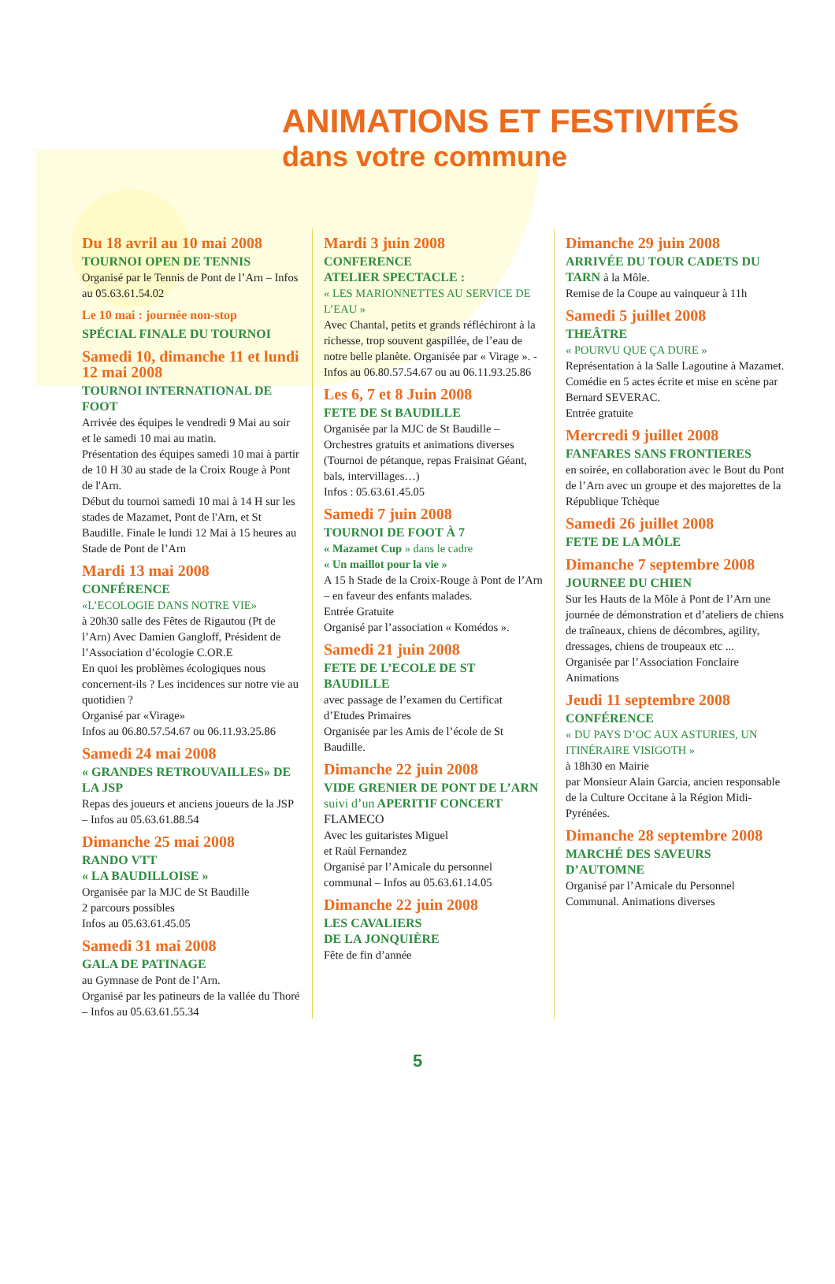ANIMATIONS ET FESTIVITÉS
dans votre commune
Du 18 avril au 10 mai 2008
TOURNOI OPEN DE TENNIS
Organisé par le Tennis de Pont de l’Arn – Infos au 05.63.61.54.02
Le 10 mai : journée non-stop
SPÉCIAL FINALE DU TOURNOI
Samedi 10, dimanche 11 et lundi 12 mai 2008
TOURNOI INTERNATIONAL DE FOOT
Arrivée des équipes le vendredi 9 Mai au soir et le samedi 10 mai au matin.
Présentation des équipes samedi 10 mai à partir de 10 H 30 au stade de la Croix Rouge à Pont de l'Arn.
Début du tournoi samedi 10 mai à 14 H sur les stades de Mazamet, Pont de l'Arn, et St Baudille. Finale le lundi 12 Mai à 15 heures au Stade de Pont de l’Arn
Mardi 13 mai 2008
CONFÉRENCE
«L’ECOLOGIE DANS NOTRE VIE»
à 20h30 salle des Fêtes de Rigautou (Pt de l’Arn) Avec Damien Gangloff, Président de l’Association d’écologie C.OR.E
En quoi les problèmes écologiques nous concernent-ils ? Les incidences sur notre vie au quotidien ?
Organisé par «Virage»
Infos au 06.80.57.54.67 ou 06.11.93.25.86
Samedi 24 mai 2008
« GRANDES RETROUVAILLES» DE LA JSP
Repas des joueurs et anciens joueurs de la JSP – Infos au 05.63.61.88.54
Dimanche 25 mai 2008
RANDO VTT
« LA BAUDILLOISE »
Organisée par la MJC de St Baudille
2 parcours possibles
Infos au 05.63.61.45.05
Samedi 31 mai 2008
GALA DE PATINAGE
au Gymnase de Pont de l’Arn.
Organisé par les patineurs de la vallée du Thoré – Infos au 05.63.61.55.34
Mardi 3 juin 2008
CONFERENCE
ATELIER SPECTACLE :
« LES MARIONNETTES AU SERVICE DE L’EAU »
Avec Chantal, petits et grands réfléchiront à la richesse, trop souvent gaspillée, de l’eau de notre belle planète. Organisée par « Virage ». - Infos au 06.80.57.54.67 ou au 06.11.93.25.86
Les 6, 7 et 8 Juin 2008
FETE DE St BAUDILLE
Organisée par la MJC de St Baudille – Orchestres gratuits et animations diverses (Tournoi de pétanque, repas Fraisinat Géant, bals, intervillages…)
Infos : 05.63.61.45.05
Samedi 7 juin 2008
TOURNOI DE FOOT À 7
« Mazamet Cup » dans le cadre
« Un maillot pour la vie »
A 15 h Stade de la Croix-Rouge à Pont de l’Arn – en faveur des enfants malades.
Entrée Gratuite
Organisé par l’association « Komédos ».
Samedi 21 juin 2008
FETE DE L’ECOLE DE ST BAUDILLE
avec passage de l’examen du Certificat d’Etudes Primaires
Organisée par les Amis de l’école de St Baudille.
Dimanche 22 juin 2008
VIDE GRENIER DE PONT DE L’ARN suivi d’un APERITIF CONCERT FLAMECO
Avec les guitaristes Miguel
et Raùl Fernandez
Organisé par l’Amicale du personnel communal – Infos au 05.63.61.14.05
Dimanche 22 juin 2008
LES CAVALIERS
DE LA JONQUIÈRE
Fête de fin d’année
Dimanche 29 juin 2008
ARRIVÉE DU TOUR CADETS DU TARN à la Môle.
Remise de la Coupe au vainqueur à 11h
Samedi 5 juillet 2008
THEÂTRE
« POURVU QUE ÇA DURE »
Représentation à la Salle Lagoutine à Mazamet.
Comédie en 5 actes écrite et mise en scène par Bernard SEVERAC.
Entrée gratuite
Mercredi 9 juillet 2008
FANFARES SANS FRONTIERES
en soirée, en collaboration avec le Bout du Pont de l’Arn avec un groupe et des majorettes de la République Tchèque
Samedi 26 juillet 2008
FETE DE LA MÔLE
Dimanche 7 septembre 2008
JOURNEE DU CHIEN
Sur les Hauts de la Môle à Pont de l’Arn une journée de démonstration et d’ateliers de chiens de traîneaux, chiens de décombres, agility, dressages, chiens de troupeaux etc ...
Organisée par l’Association Fonclaire Animations
Jeudi 11 septembre 2008
CONFÉRENCE
« DU PAYS D’OC AUX ASTURIES, UN ITINÉRAIRE VISIGOTH »
à 18h30 en Mairie
par Monsieur Alain Garcia, ancien responsable de la Culture Occitane à la Région Midi-Pyrénées.
Dimanche 28 septembre 2008
MARCHÉ DES SAVEURS D’AUTOMNE
Organisé par l’Amicale du Personnel Communal. Animations diverses
5